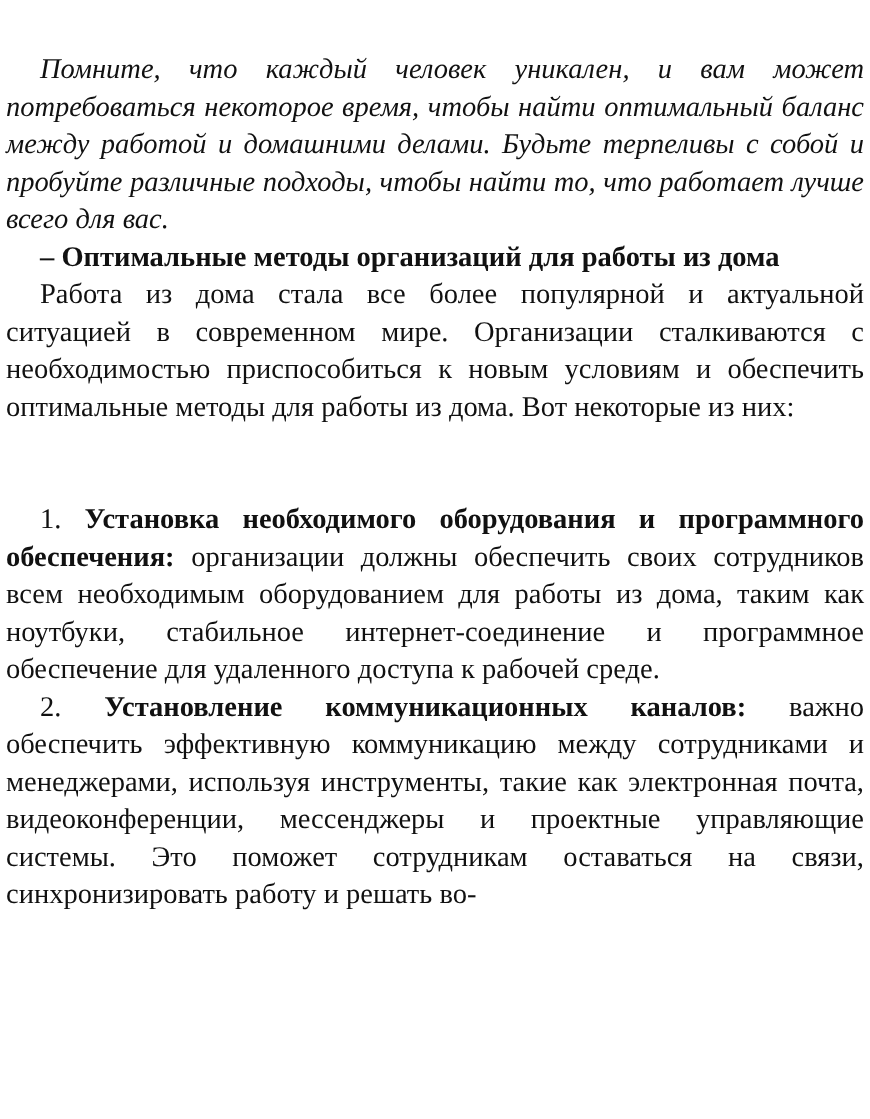Помните, что каждый человек уникален, и вам может потребоваться некоторое время, чтобы найти оптимальный баланс между работой и домашними делами. Будьте терпеливы с собой и пробуйте различные подходы, чтобы найти то, что работает лучше всего для вас.
– Оптимальные методы организаций для работы из дома
Работа из дома стала все более популярной и актуальной ситуацией в современном мире. Организации сталкиваются с необходимостью приспособиться к новым условиям и обеспечить оптимальные методы для работы из дома. Вот некоторые из них:
1. Установка необходимого оборудования и программного обеспечения: организации должны обеспечить своих сотрудников всем необходимым оборудованием для работы из дома, таким как ноутбуки, стабильное интернет-соединение и программное обеспечение для удаленного доступа к рабочей среде.
2. Установление коммуникационных каналов: важно обеспечить эффективную коммуникацию между сотрудниками и менеджерами, используя инструменты, такие как электронная почта, видеоконференции, мессенджеры и проектные управляющие системы. Это поможет сотрудникам оставаться на связи, синхронизировать работу и решать во-